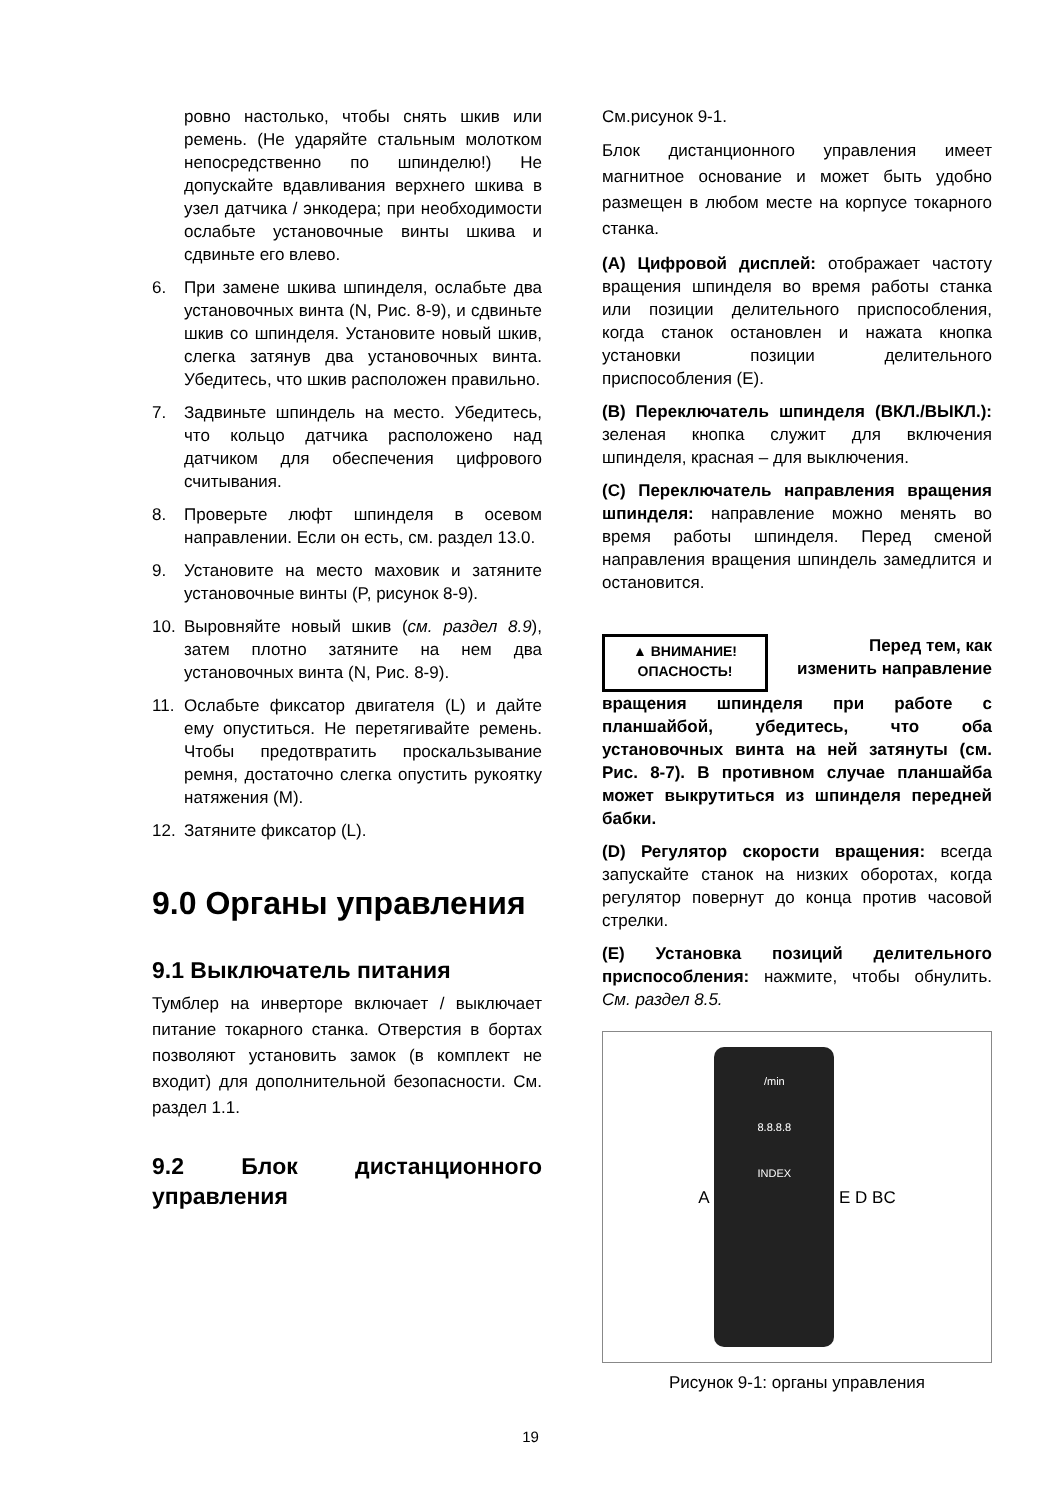ровно настолько, чтобы снять шкив или ремень. (Не ударяйте стальным молотком непосредственно по шпинделю!) Не допускайте вдавливания верхнего шкива в узел датчика / энкодера; при необходимости ослабьте установочные винты шкива и сдвиньте его влево.
6. При замене шкива шпинделя, ослабьте два установочных винта (N, Рис. 8-9), и сдвиньте шкив со шпинделя. Установите новый шкив, слегка затянув два установочных винта. Убедитесь, что шкив расположен правильно.
7. Задвиньте шпиндель на место. Убедитесь, что кольцо датчика расположено над датчиком для обеспечения цифрового считывания.
8. Проверьте люфт шпинделя в осевом направлении. Если он есть, см. раздел 13.0.
9. Установите на место маховик и затяните установочные винты (P, рисунок 8-9).
10. Выровняйте новый шкив (см. раздел 8.9), затем плотно затяните на нем два установочных винта (N, Рис. 8-9).
11. Ослабьте фиксатор двигателя (L) и дайте ему опуститься. Не перетягивайте ремень. Чтобы предотвратить проскальзывание ремня, достаточно слегка опустить рукоятку натяжения (M).
12. Затяните фиксатор (L).
9.0 Органы управления
9.1 Выключатель питания
Тумблер на инверторе включает / выключает питание токарного станка. Отверстия в бортах позволяют установить замок (в комплект не входит) для дополнительной безопасности. См. раздел 1.1.
9.2 Блок дистанционного управления
См.рисунок 9-1.
Блок дистанционного управления имеет магнитное основание и может быть удобно размещен в любом месте на корпусе токарного станка.
(A) Цифровой дисплей: отображает частоту вращения шпинделя во время работы станка или позиции делительного приспособления, когда станок остановлен и нажата кнопка установки позиции делительного приспособления (E).
(B) Переключатель шпинделя (ВКЛ./ВЫКЛ.): зеленая кнопка служит для включения шпинделя, красная – для выключения.
(C) Переключатель направления вращения шпинделя: направление можно менять во время работы шпинделя. Перед сменой направления вращения шпиндель замедлится и остановится.
▲ ВНИМАНИЕ!
ОПАСНОСТЬ!
Перед тем, как изменить направление
вращения шпинделя при работе с планшайбой, убедитесь, что оба установочных винта на ней затянуты (см. Рис. 8-7). В противном случае планшайба может выкрутиться из шпинделя передней бабки.
(D) Регулятор скорости вращения: всегда запускайте станок на низких оборотах, когда регулятор повернут до конца против часовой стрелки.
(E) Установка позиций делительного приспособления: нажмите, чтобы обнулить. См. раздел 8.5.
A
/min
8.8.8.8
INDEX
E D B C
Рисунок 9-1: органы управления
19